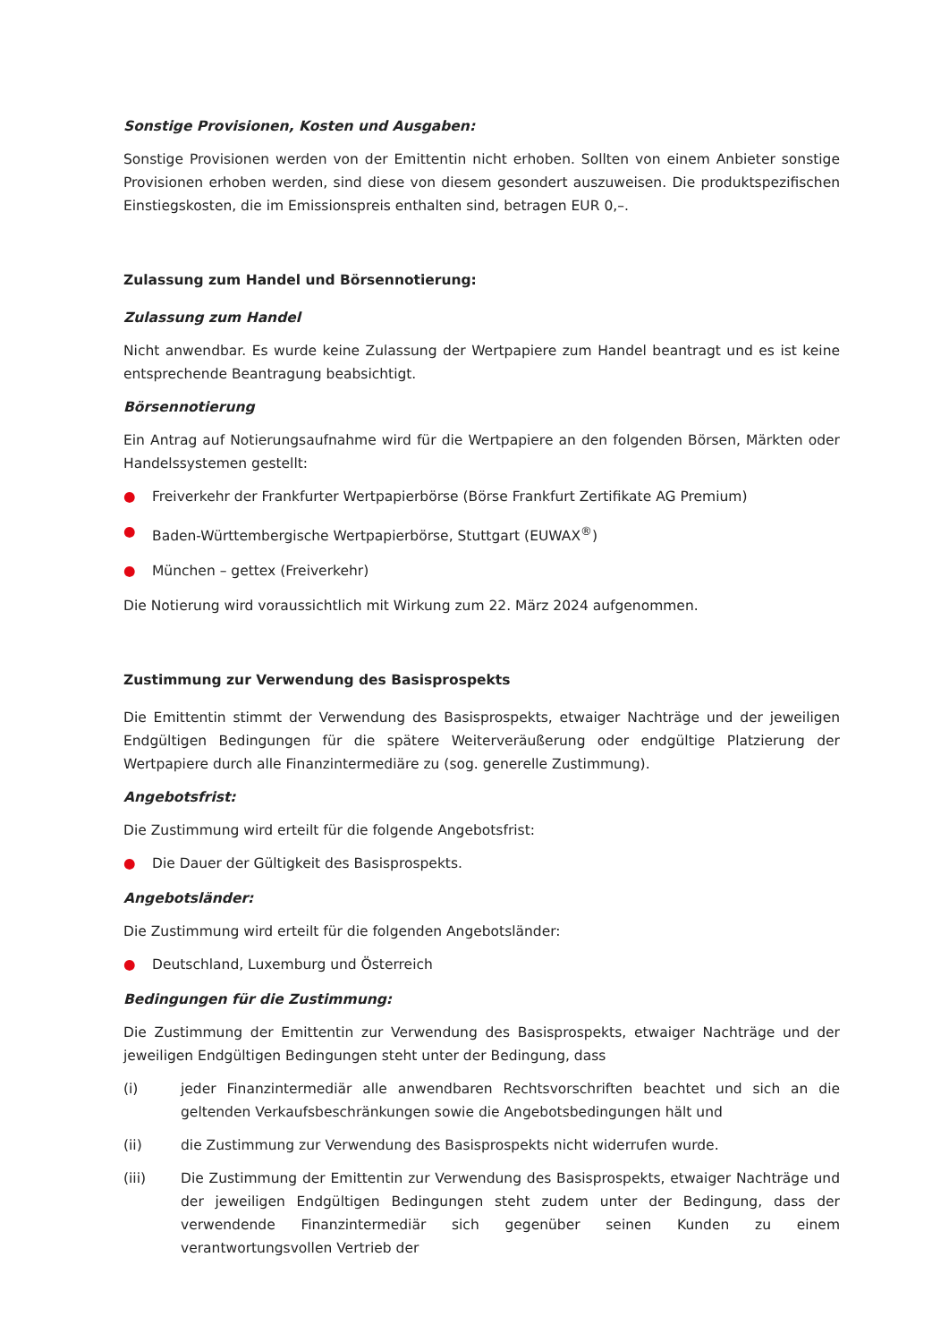Sonstige Provisionen, Kosten und Ausgaben:
Sonstige Provisionen werden von der Emittentin nicht erhoben. Sollten von einem Anbieter sonstige Provisionen erhoben werden, sind diese von diesem gesondert auszuweisen. Die produktspezifischen Einstiegskosten, die im Emissionspreis enthalten sind, betragen EUR 0,–.
Zulassung zum Handel und Börsennotierung:
Zulassung zum Handel
Nicht anwendbar. Es wurde keine Zulassung der Wertpapiere zum Handel beantragt und es ist keine entsprechende Beantragung beabsichtigt.
Börsennotierung
Ein Antrag auf Notierungsaufnahme wird für die Wertpapiere an den folgenden Börsen, Märkten oder Handelssystemen gestellt:
● Freiverkehr der Frankfurter Wertpapierbörse (Börse Frankfurt Zertifikate AG Premium)
● Baden-Württembergische Wertpapierbörse, Stuttgart (EUWAX<sup>®</sup>)
● München – gettex (Freiverkehr)
Die Notierung wird voraussichtlich mit Wirkung zum 22. März 2024 aufgenommen.
Zustimmung zur Verwendung des Basisprospekts
Die Emittentin stimmt der Verwendung des Basisprospekts, etwaiger Nachträge und der jeweiligen Endgültigen Bedingungen für die spätere Weiterveräußerung oder endgültige Platzierung der Wertpapiere durch alle Finanzintermediäre zu (sog. generelle Zustimmung).
Angebotsfrist:
Die Zustimmung wird erteilt für die folgende Angebotsfrist:
● Die Dauer der Gültigkeit des Basisprospekts.
Angebotsländer:
Die Zustimmung wird erteilt für die folgenden Angebotsländer:
● Deutschland, Luxemburg und Österreich
Bedingungen für die Zustimmung:
Die Zustimmung der Emittentin zur Verwendung des Basisprospekts, etwaiger Nachträge und der jeweiligen Endgültigen Bedingungen steht unter der Bedingung, dass
(i) jeder Finanzintermediär alle anwendbaren Rechtsvorschriften beachtet und sich an die geltenden Verkaufsbeschränkungen sowie die Angebotsbedingungen hält und
(ii) die Zustimmung zur Verwendung des Basisprospekts nicht widerrufen wurde.
(iii) Die Zustimmung der Emittentin zur Verwendung des Basisprospekts, etwaiger Nachträge und der jeweiligen Endgültigen Bedingungen steht zudem unter der Bedingung, dass der verwendende Finanzintermediär sich gegenüber seinen Kunden zu einem verantwortungsvollen Vertrieb der